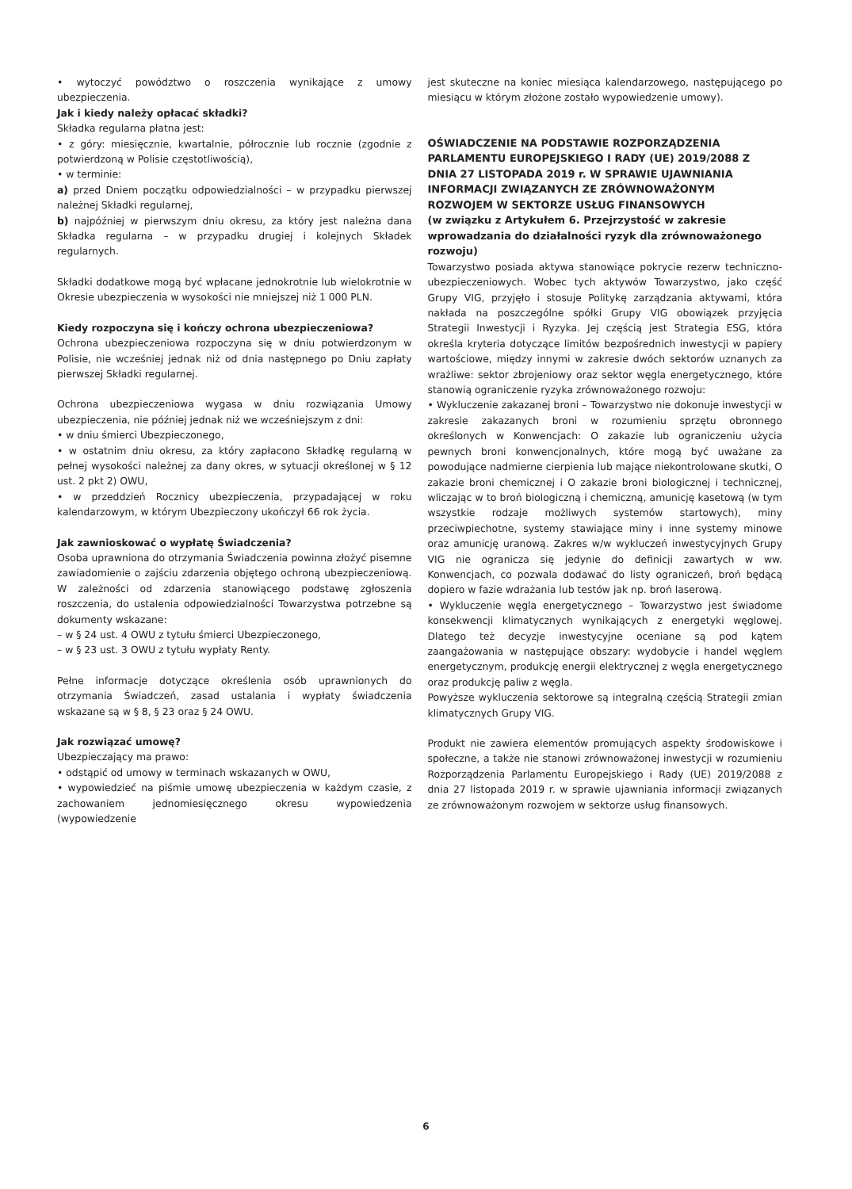• wytoczyć powództwo o roszczenia wynikające z umowy ubezpieczenia.
Jak i kiedy należy opłacać składki?
Składka regularna płatna jest:
• z góry: miesięcznie, kwartalnie, półrocznie lub rocznie (zgodnie z potwierdzoną w Polisie częstotliwością),
• w terminie:
a) przed Dniem początku odpowiedzialności – w przypadku pierwszej należnej Składki regularnej,
b) najpóźniej w pierwszym dniu okresu, za który jest należna dana Składka regularna – w przypadku drugiej i kolejnych Składek regularnych.
Składki dodatkowe mogą być wpłacane jednokrotnie lub wielokrotnie w Okresie ubezpieczenia w wysokości nie mniejszej niż 1 000 PLN.
Kiedy rozpoczyna się i kończy ochrona ubezpieczeniowa?
Ochrona ubezpieczeniowa rozpoczyna się w dniu potwierdzonym w Polisie, nie wcześniej jednak niż od dnia następnego po Dniu zapłaty pierwszej Składki regularnej.
Ochrona ubezpieczeniowa wygasa w dniu rozwiązania Umowy ubezpieczenia, nie później jednak niż we wcześniejszym z dni:
• w dniu śmierci Ubezpieczonego,
• w ostatnim dniu okresu, za który zapłacono Składkę regularną w pełnej wysokości należnej za dany okres, w sytuacji określonej w § 12 ust. 2 pkt 2) OWU,
• w przeddzień Rocznicy ubezpieczenia, przypadającej w roku kalendarzowym, w którym Ubezpieczony ukończył 66 rok życia.
Jak zawnioskować o wypłatę Świadczenia?
Osoba uprawniona do otrzymania Świadczenia powinna złożyć pisemne zawiadomienie o zajściu zdarzenia objętego ochroną ubezpieczeniową. W zależności od zdarzenia stanowiącego podstawę zgłoszenia roszczenia, do ustalenia odpowiedzialności Towarzystwa potrzebne są dokumenty wskazane:
– w § 24 ust. 4 OWU z tytułu śmierci Ubezpieczonego,
– w § 23 ust. 3 OWU z tytułu wypłaty Renty.
Pełne informacje dotyczące określenia osób uprawnionych do otrzymania Świadczeń, zasad ustalania i wypłaty świadczenia wskazane są w § 8, § 23 oraz § 24 OWU.
Jak rozwiązać umowę?
Ubezpieczający ma prawo:
• odstąpić od umowy w terminach wskazanych w OWU,
• wypowiedzieć na piśmie umowę ubezpieczenia w każdym czasie, z zachowaniem jednomiesięcznego okresu wypowiedzenia (wypowiedzenie
jest skuteczne na koniec miesiąca kalendarzowego, następującego po miesiącu w którym złożone zostało wypowiedzenie umowy).
OŚWIADCZENIE NA PODSTAWIE ROZPORZĄDZENIA PARLAMENTU EUROPEJSKIEGO I RADY (UE) 2019/2088 Z DNIA 27 LISTOPADA 2019 r. W SPRAWIE UJAWNIANIA INFORMACJI ZWIĄZANYCH ZE ZRÓWNOWAŻONYM ROZWOJEM W SEKTORZE USŁUG FINANSOWYCH
(w związku z Artykułem 6. Przejrzystość w zakresie wprowadzania do działalności ryzyk dla zrównoważonego rozwoju)
Towarzystwo posiada aktywa stanowiące pokrycie rezerw techniczno-ubezpieczeniowych. Wobec tych aktywów Towarzystwo, jako część Grupy VIG, przyjęło i stosuje Politykę zarządzania aktywami, która nakłada na poszczególne spółki Grupy VIG obowiązek przyjęcia Strategii Inwestycji i Ryzyka. Jej częścią jest Strategia ESG, która określa kryteria dotyczące limitów bezpośrednich inwestycji w papiery wartościowe, między innymi w zakresie dwóch sektorów uznanych za wrażliwe: sektor zbrojeniowy oraz sektor węgla energetycznego, które stanowią ograniczenie ryzyka zrównoważonego rozwoju:
• Wykluczenie zakazanej broni – Towarzystwo nie dokonuje inwestycji w zakresie zakazanych broni w rozumieniu sprzętu obronnego określonych w Konwencjach: O zakazie lub ograniczeniu użycia pewnych broni konwencjonalnych, które mogą być uważane za powodujące nadmierne cierpienia lub mające niekontrolowane skutki, O zakazie broni chemicznej i O zakazie broni biologicznej i technicznej, wliczając w to broń biologiczną i chemiczną, amunicję kasetową (w tym wszystkie rodzaje możliwych systemów startowych), miny przeciwpiechotne, systemy stawiające miny i inne systemy minowe oraz amunicję uranową. Zakres w/w wykluczeń inwestycyjnych Grupy VIG nie ogranicza się jedynie do definicji zawartych w ww. Konwencjach, co pozwala dodawać do listy ograniczeń, broń będącą dopiero w fazie wdrażania lub testów jak np. broń laserową.
• Wykluczenie węgla energetycznego – Towarzystwo jest świadome konsekwencji klimatycznych wynikających z energetyki węglowej. Dlatego też decyzje inwestycyjne oceniane są pod kątem zaangażowania w następujące obszary: wydobycie i handel węglem energetycznym, produkcję energii elektrycznej z węgla energetycznego oraz produkcję paliw z węgla.
Powyższe wykluczenia sektorowe są integralną częścią Strategii zmian klimatycznych Grupy VIG.
Produkt nie zawiera elementów promujących aspekty środowiskowe i społeczne, a także nie stanowi zrównoważonej inwestycji w rozumieniu Rozporządzenia Parlamentu Europejskiego i Rady (UE) 2019/2088 z dnia 27 listopada 2019 r. w sprawie ujawniania informacji związanych ze zrównoważonym rozwojem w sektorze usług finansowych.
6